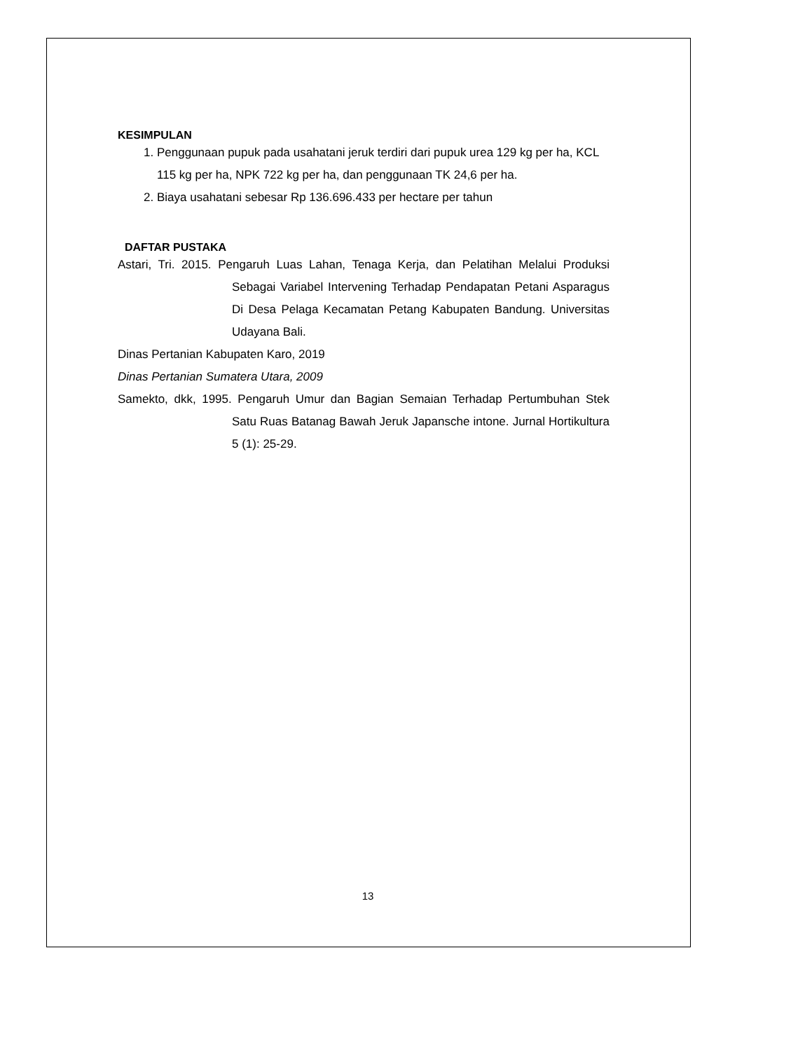KESIMPULAN
1. Penggunaan pupuk pada usahatani jeruk terdiri dari pupuk urea 129 kg per ha, KCL 115 kg per ha, NPK 722 kg per ha, dan penggunaan TK 24,6 per ha.
2. Biaya usahatani sebesar Rp 136.696.433 per hectare per tahun
DAFTAR PUSTAKA
Astari, Tri. 2015. Pengaruh Luas Lahan, Tenaga Kerja, dan Pelatihan Melalui Produksi Sebagai Variabel Intervening Terhadap Pendapatan Petani Asparagus Di Desa Pelaga Kecamatan Petang Kabupaten Bandung. Universitas Udayana Bali.
Dinas Pertanian Kabupaten Karo, 2019
Dinas Pertanian Sumatera Utara, 2009
Samekto, dkk, 1995. Pengaruh Umur dan Bagian Semaian Terhadap Pertumbuhan Stek Satu Ruas Batanag Bawah Jeruk Japansche intone. Jurnal Hortikultura 5 (1): 25-29.
13